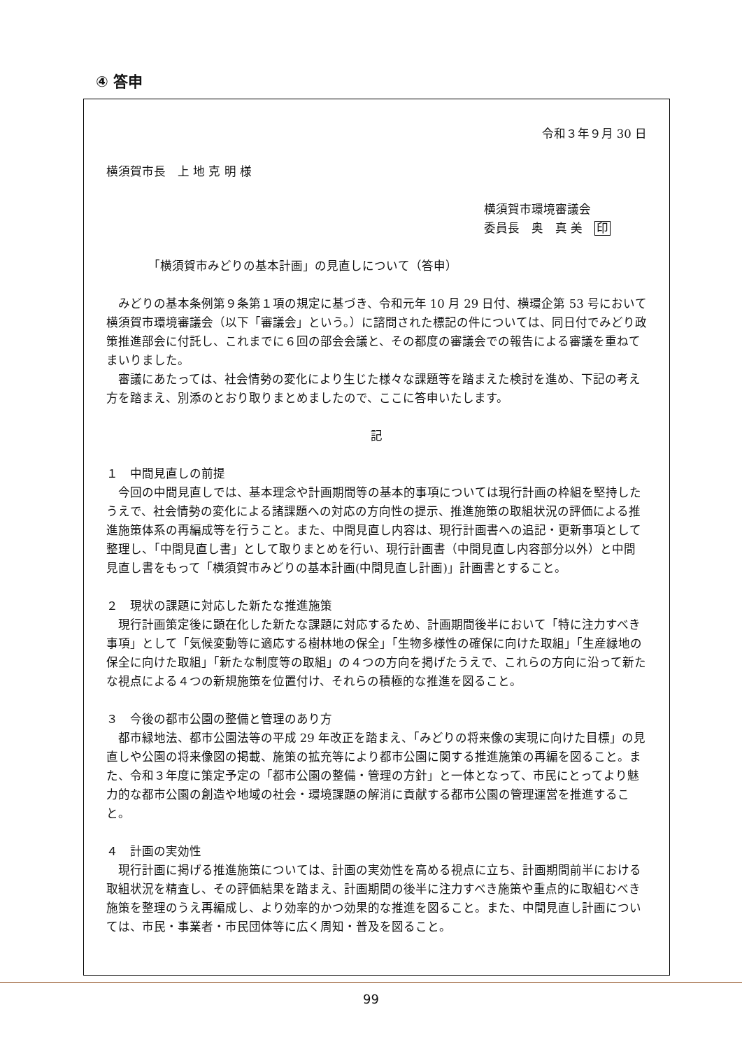④ 答申
令和３年９月 30 日
横須賀市長　上 地 克 明 様
横須賀市環境審議会
委員長　奥　真 美　印
「横須賀市みどりの基本計画」の見直しについて（答申）
みどりの基本条例第９条第１項の規定に基づき、令和元年 10 月 29 日付、横環企第 53 号において横須賀市環境審議会（以下「審議会」という。）に諮問された標記の件については、同日付でみどり政策推進部会に付託し、これまでに６回の部会会議と、その都度の審議会での報告による審議を重ねてまいりました。
審議にあたっては、社会情勢の変化により生じた様々な課題等を踏まえた検討を進め、下記の考え方を踏まえ、別添のとおり取りまとめましたので、ここに答申いたします。
記
１　中間見直しの前提
今回の中間見直しでは、基本理念や計画期間等の基本的事項については現行計画の枠組を堅持したうえで、社会情勢の変化による諸課題への対応の方向性の提示、推進施策の取組状況の評価による推進施策体系の再編成等を行うこと。また、中間見直し内容は、現行計画書への追記・更新事項として整理し、「中間見直し書」として取りまとめを行い、現行計画書（中間見直し内容部分以外）と中間見直し書をもって「横須賀市みどりの基本計画(中間見直し計画)」計画書とすること。
２　現状の課題に対応した新たな推進施策
現行計画策定後に顕在化した新たな課題に対応するため、計画期間後半において「特に注力すべき事項」として「気候変動等に適応する樹林地の保全」「生物多様性の確保に向けた取組」「生産緑地の保全に向けた取組」「新たな制度等の取組」の４つの方向を掲げたうえで、これらの方向に沿って新たな視点による４つの新規施策を位置付け、それらの積極的な推進を図ること。
３　今後の都市公園の整備と管理のあり方
都市緑地法、都市公園法等の平成 29 年改正を踏まえ、「みどりの将来像の実現に向けた目標」の見直しや公園の将来像図の掲載、施策の拡充等により都市公園に関する推進施策の再編を図ること。また、令和３年度に策定予定の「都市公園の整備・管理の方針」と一体となって、市民にとってより魅力的な都市公園の創造や地域の社会・環境課題の解消に貢献する都市公園の管理運営を推進すること。
４　計画の実効性
現行計画に掲げる推進施策については、計画の実効性を高める視点に立ち、計画期間前半における取組状況を精査し、その評価結果を踏まえ、計画期間の後半に注力すべき施策や重点的に取組むべき施策を整理のうえ再編成し、より効率的かつ効果的な推進を図ること。また、中間見直し計画については、市民・事業者・市民団体等に広く周知・普及を図ること。
99